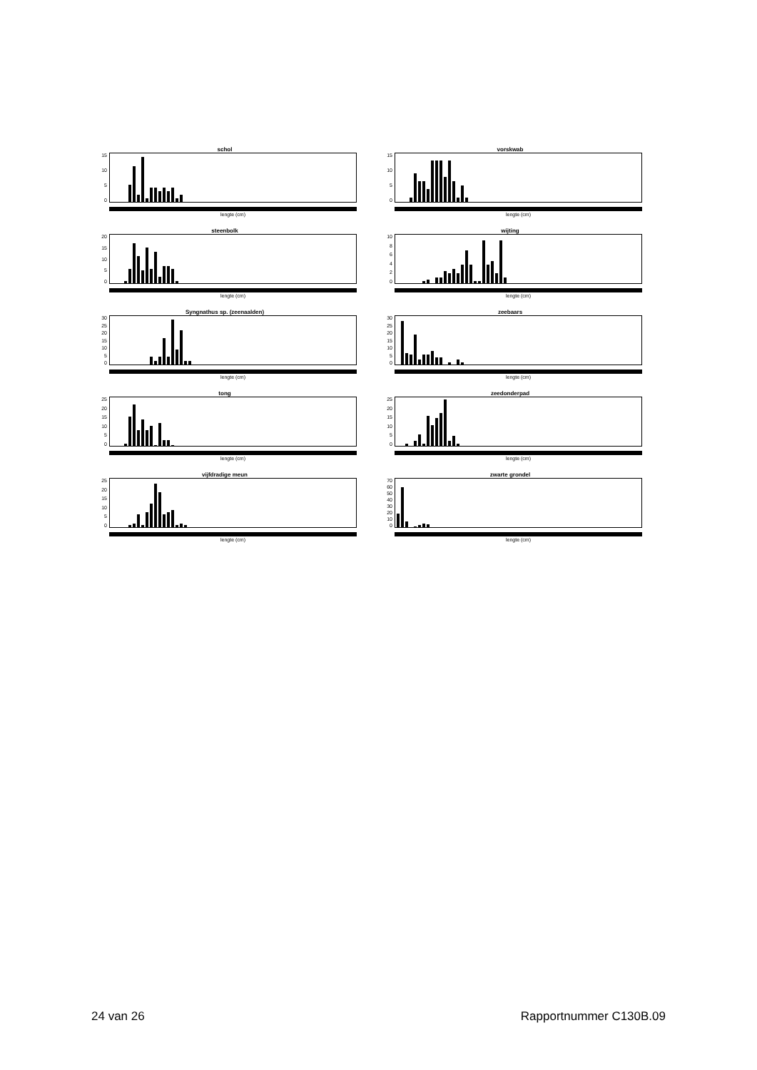schol
15
10
5
0
lengte (cm)
vorskwab
15
10
5
0
lengte (cm)
steenbolk
20
15
10
5
0
lengte (cm)
wijting
10
86420
lengte (cm)
Syngnathus sp. (zeenaalden)
30
25
20
15
10
5
0
lengte (cm)
zeebaars
30
25
20
15
10
5
0
lengte (cm)
tong
25
20
15
10
5
0
lengte (cm)
zeedonderpad
25
20
15
10
5
0
lengte (cm)
vijfdradige meun
25
20
15
10
5
0
lengte (cm)
zwarte grondel
70
60
50
40
30
20
10
0
lengte (cm)
24 van 26 Rapportnummer C130B.09